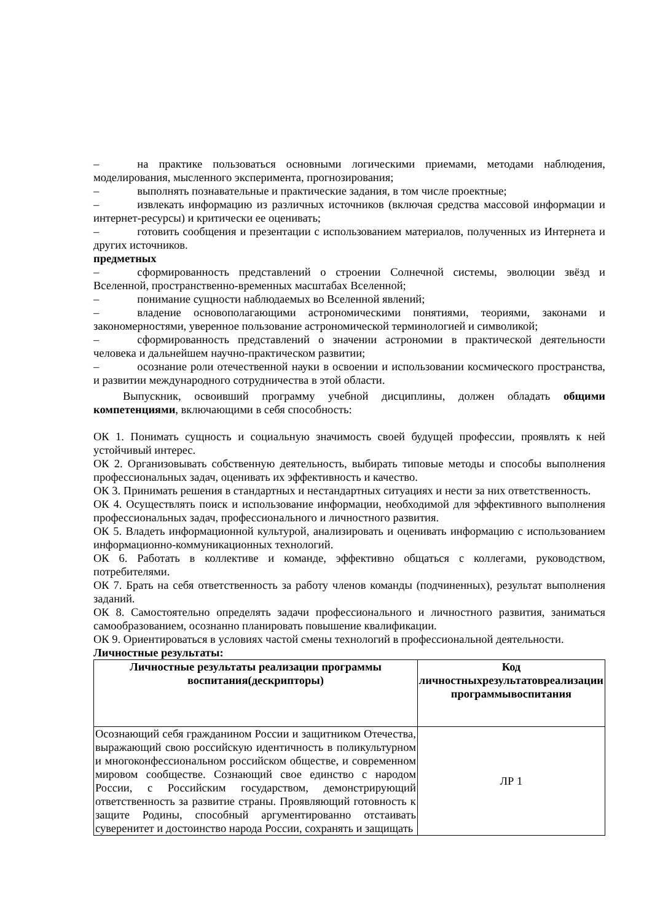– на практике пользоваться основными логическими приемами, методами наблюдения, моделирования, мысленного эксперимента, прогнозирования;
– выполнять познавательные и практические задания, в том числе проектные;
– извлекать информацию из различных источников (включая средства массовой информации и интернет-ресурсы) и критически ее оценивать;
– готовить сообщения и презентации с использованием материалов, полученных из Интернета и других источников.
предметных
– сформированность представлений о строении Солнечной системы, эволюции звёзд и Вселенной, пространственно-временных масштабах Вселенной;
– понимание сущности наблюдаемых во Вселенной явлений;
– владение основополагающими астрономическими понятиями, теориями, законами и закономерностями, уверенное пользование астрономической терминологией и символикой;
– сформированность представлений о значении астрономии в практической деятельности человека и дальнейшем научно-практическом развитии;
– осознание роли отечественной науки в освоении и использовании космического пространства, и развитии международного сотрудничества в этой области.
Выпускник, освоивший программу учебной дисциплины, должен обладать общими компетенциями, включающими в себя способность:
ОК 1. Понимать сущность и социальную значимость своей будущей профессии, проявлять к ней устойчивый интерес.
ОК 2. Организовывать собственную деятельность, выбирать типовые методы и способы выполнения профессиональных задач, оценивать их эффективность и качество.
ОК 3. Принимать решения в стандартных и нестандартных ситуациях и нести за них ответственность.
ОК 4. Осуществлять поиск и использование информации, необходимой для эффективного выполнения профессиональных задач, профессионального и личностного развития.
ОК 5. Владеть информационной культурой, анализировать и оценивать информацию с использованием информационно-коммуникационных технологий.
ОК 6. Работать в коллективе и команде, эффективно общаться с коллегами, руководством, потребителями.
ОК 7. Брать на себя ответственность за работу членов команды (подчиненных), результат выполнения заданий.
ОК 8. Самостоятельно определять задачи профессионального и личностного развития, заниматься самообразованием, осознанно планировать повышение квалификации.
ОК 9. Ориентироваться в условиях частой смены технологий в профессиональной деятельности.
Личностные результаты:
| Личностные результаты реализации программы воспитания(дескрипторы) | Код личностныхрезультатовреализации программывоспитания |
| --- | --- |
| Осознающий себя гражданином России и защитником Отечества, выражающий свою российскую идентичность в поликультурном и многоконфессиональном российском обществе, и современном мировом сообществе. Сознающий свое единство с народом России, с Российским государством, демонстрирующий ответственность за развитие страны. Проявляющий готовность к защите Родины, способный аргументированно отстаивать суверенитет и достоинство народа России, сохранять и защищать | ЛР 1 |